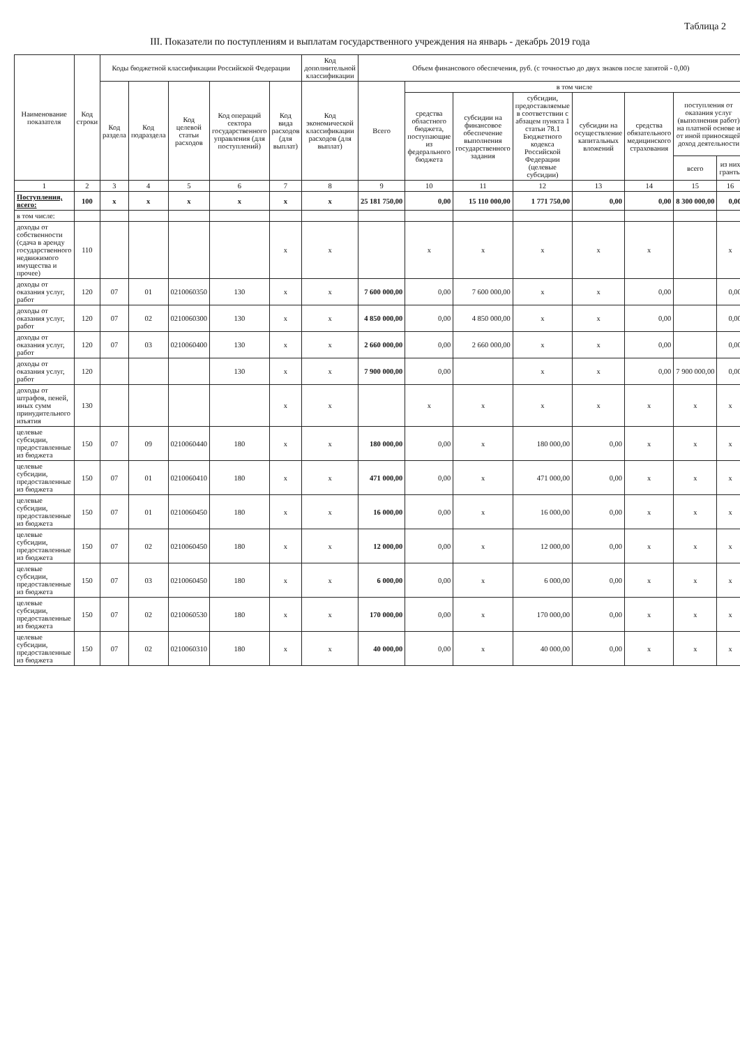Таблица 2
III. Показатели по поступлениям и выплатам государственного учреждения на январь - декабрь 2019 года
| Наименование показателя | Код строки | Коды бюджетной классификации Российской Федерации | | | | | Код дополнительной классификации | Объем финансового обеспечения, руб. (с точностью до двух знаков после запятой - 0,00) | | | | | | | |
| --- | --- | --- | --- | --- | --- | --- | --- | --- | --- | --- | --- | --- | --- | --- | --- |
| | | Код раздела | Код подраздела | Код целевой статьи расходов | Код операций сектора государственного управления (для поступлений) | Код вида расходов (для выплат) | Код экономической классификации расходов (для выплат) | Всего | в том числе | | | | | | |
| | | | | | | | | | средства областного бюджета, поступающие из федерального бюджета | субсидии на финансовое обеспечение выполнения государственного задания | субсидии, предоставляемые в соответствии с абзацем пункта 1 статьи 78.1 Бюджетного кодекса Российской Федерации (целевые субсидии) | субсидии на осуществление капитальных вложений | средства обязательного медицинского страхования | поступления от оказания услуг (выполнения работ) на платной основе и от иной приносящей доход деятельности | |
| | | | | | | | | | | | | | | всего | из них гранты |
| 1 | 2 | 3 | 4 | 5 | 6 | 7 | 8 | 9 | 10 | 11 | 12 | 13 | 14 | 15 | 16 |
| Поступления, всего: | 100 | x | x | x | x | x | x | 25 181 750,00 | 0,00 | 15 110 000,00 | 1 771 750,00 | 0,00 | 0,00 | 8 300 000,00 | 0,00 |
| в том числе: | | | | | | | | | | | | | | | |
| доходы от собственности (сдача в аренду государственного недвижимого имущества и прочее) | 110 | | | | | x | x | | x | x | x | x | x | | x |
| доходы от оказания услуг, работ | 120 | 07 | 01 | 0210060350 | 130 | x | x | 7 600 000,00 | 0,00 | 7 600 000,00 | x | x | 0,00 | | 0,00 |
| доходы от оказания услуг, работ | 120 | 07 | 02 | 0210060300 | 130 | x | x | 4 850 000,00 | 0,00 | 4 850 000,00 | x | x | 0,00 | | 0,00 |
| доходы от оказания услуг, работ | 120 | 07 | 03 | 0210060400 | 130 | x | x | 2 660 000,00 | 0,00 | 2 660 000,00 | x | x | 0,00 | | 0,00 |
| доходы от оказания услуг, работ | 120 | | | | 130 | x | x | 7 900 000,00 | 0,00 | | x | x | 0,00 | 7 900 000,00 | 0,00 |
| доходы от штрафов, пеней, иных сумм принудительного изъятия | 130 | | | | | x | x | | x | x | x | x | x | x | x |
| целевые субсидии, предоставленные из бюджета | 150 | 07 | 09 | 0210060440 | 180 | x | x | 180 000,00 | 0,00 | x | 180 000,00 | 0,00 | x | x | x |
| целевые субсидии, предоставленные из бюджета | 150 | 07 | 01 | 0210060410 | 180 | x | x | 471 000,00 | 0,00 | x | 471 000,00 | 0,00 | x | x | x |
| целевые субсидии, предоставленные из бюджета | 150 | 07 | 01 | 0210060450 | 180 | x | x | 16 000,00 | 0,00 | x | 16 000,00 | 0,00 | x | x | x |
| целевые субсидии, предоставленные из бюджета | 150 | 07 | 02 | 0210060450 | 180 | x | x | 12 000,00 | 0,00 | x | 12 000,00 | 0,00 | x | x | x |
| целевые субсидии, предоставленные из бюджета | 150 | 07 | 03 | 0210060450 | 180 | x | x | 6 000,00 | 0,00 | x | 6 000,00 | 0,00 | x | x | x |
| целевые субсидии, предоставленные из бюджета | 150 | 07 | 02 | 0210060530 | 180 | x | x | 170 000,00 | 0,00 | x | 170 000,00 | 0,00 | x | x | x |
| целевые субсидии, предоставленные из бюджета | 150 | 07 | 02 | 0210060310 | 180 | x | x | 40 000,00 | 0,00 | x | 40 000,00 | 0,00 | x | x | x |